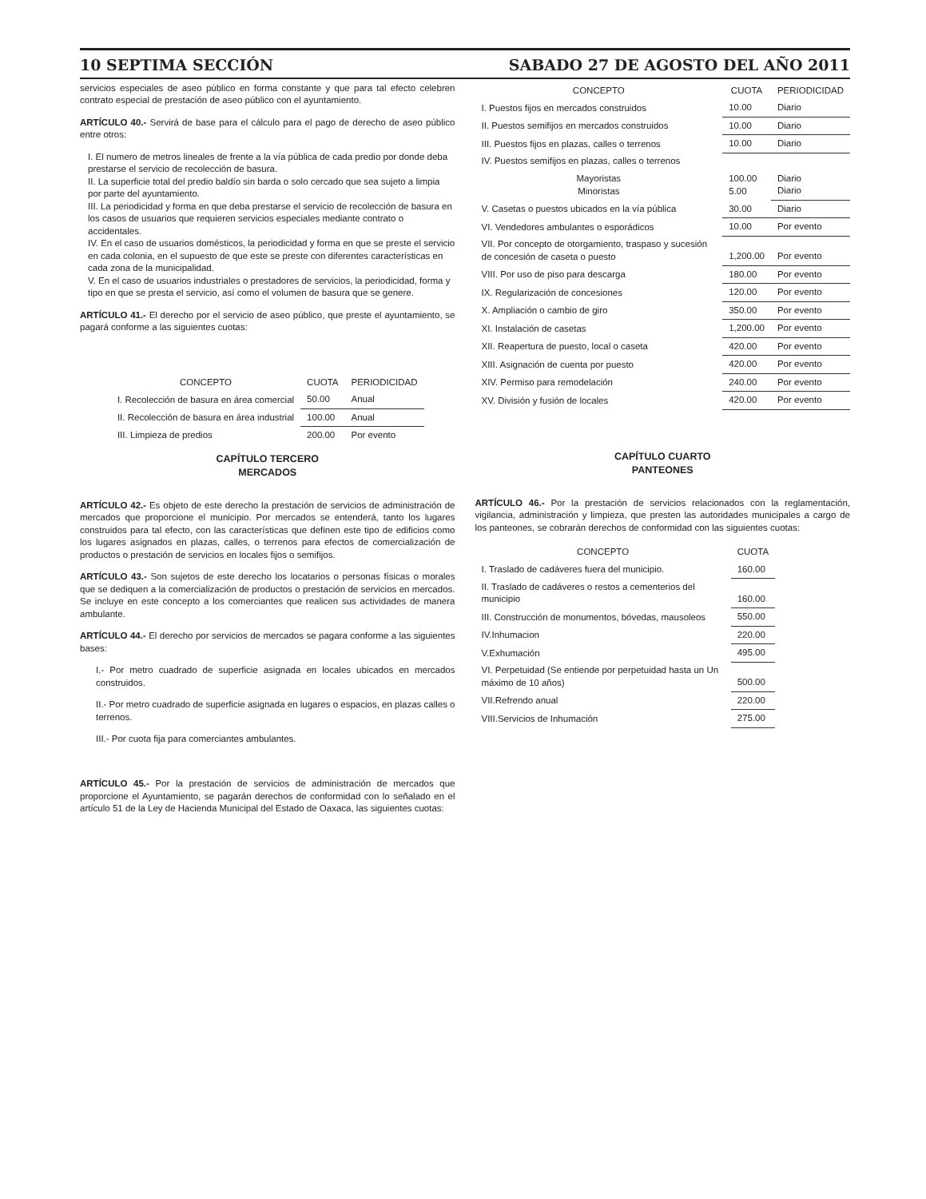10 SEPTIMA SECCIÓN SABADO 27 DE AGOSTO DEL AÑO 2011
servicios especiales de aseo público en forma constante y que para tal efecto celebren contrato especial de prestación de aseo público con el ayuntamiento.
ARTÍCULO 40.- Servirá de base para el cálculo para el pago de derecho de aseo público entre otros:
I. El numero de metros lineales de frente a la vía pública de cada predio por donde deba prestarse el servicio de recolección de basura.
II. La superficie total del predio baldío sin barda o solo cercado que sea sujeto a limpia por parte del ayuntamiento.
III. La periodicidad y forma en que deba prestarse el servicio de recolección de basura en los casos de usuarios que requieren servicios especiales mediante contrato o accidentales.
IV. En el caso de usuarios domésticos, la periodicidad y forma en que se preste el servicio en cada colonia, en el supuesto de que este se preste con diferentes características en cada zona de la municipalidad.
V. En el caso de usuarios industriales o prestadores de servicios, la periodicidad, forma y tipo en que se presta el servicio, así como el volumen de basura que se genere.
ARTÍCULO 41.- El derecho por el servicio de aseo público, que preste el ayuntamiento, se pagará conforme a las siguientes cuotas:
| CONCEPTO | CUOTA | PERIODICIDAD |
| --- | --- | --- |
| I. Recolección de basura en área comercial | 50.00 | Anual |
| II. Recolección de basura en área industrial | 100.00 | Anual |
| III. Limpieza de predios | 200.00 | Por evento |
CAPÍTULO TERCERO
MERCADOS
ARTÍCULO 42.- Es objeto de este derecho la prestación de servicios de administración de mercados que proporcione el municipio. Por mercados se entenderá, tanto los lugares construidos para tal efecto, con las características que definen este tipo de edificios como los lugares asignados en plazas, calles, o terrenos para efectos de comercialización de productos o prestación de servicios en locales fijos o semifijos.
ARTÍCULO 43.- Son sujetos de este derecho los locatarios o personas físicas o morales que se dediquen a la comercialización de productos o prestación de servicios en mercados. Se incluye en este concepto a los comerciantes que realicen sus actividades de manera ambulante.
ARTÍCULO 44.- El derecho por servicios de mercados se pagara conforme a las siguientes bases:
I.- Por metro cuadrado de superficie asignada en locales ubicados en mercados construidos.
II.- Por metro cuadrado de superficie asignada en lugares o espacios, en plazas calles o terrenos.
III.- Por cuota fija para comerciantes ambulantes.
ARTÍCULO 45.- Por la prestación de servicios de administración de mercados que proporcione el Ayuntamiento, se pagarán derechos de conformidad con lo señalado en el artículo 51 de la Ley de Hacienda Municipal del Estado de Oaxaca, las siguientes cuotas:
| CONCEPTO | CUOTA | PERIODICIDAD |
| --- | --- | --- |
| I. Puestos fijos en mercados construidos | 10.00 | Diario |
| II. Puestos semifijos en mercados construidos | 10.00 | Diario |
| III. Puestos fijos en plazas, calles o terrenos | 10.00 | Diario |
| IV. Puestos semifijos en plazas, calles o terrenos | | |
| Mayoristas Minoristas | 100.00 5.00 | Diario Diario |
| V. Casetas o puestos ubicados en la vía pública | 30.00 | Diario |
| VI. Vendedores ambulantes o esporádicos | 10.00 | Por evento |
| VII. Por concepto de otorgamiento, traspaso y sucesión de concesión de caseta o puesto | 1,200.00 | Por evento |
| VIII. Por uso de piso para descarga | 180.00 | Por evento |
| IX. Regularización de concesiones | 120.00 | Por evento |
| X. Ampliación o cambio de giro | 350.00 | Por evento |
| XI. Instalación de casetas | 1,200.00 | Por evento |
| XII. Reapertura de puesto, local o caseta | 420.00 | Por evento |
| XIII. Asignación de cuenta por puesto | 420.00 | Por evento |
| XIV. Permiso para remodelación | 240.00 | Por evento |
| XV. División y fusión de locales | 420.00 | Por evento |
CAPÍTULO CUARTO
PANTEONES
ARTÍCULO 46.- Por la prestación de servicios relacionados con la reglamentación, vigilancia, administración y limpieza, que presten las autoridades municipales a cargo de los panteones, se cobrarán derechos de conformidad con las siguientes cuotas:
| CONCEPTO | CUOTA |
| --- | --- |
| I. Traslado de cadáveres fuera del municipio. | 160.00 |
| II. Traslado de cadáveres o restos a cementerios del municipio | 160.00 |
| III. Construcción de monumentos, bóvedas, mausoleos | 550.00 |
| IV.Inhumacion | 220.00 |
| V.Exhumación | 495.00 |
| VI. Perpetuidad (Se entiende por perpetuidad hasta un Un máximo de 10 años) | 500.00 |
| VII.Refrendo anual | 220.00 |
| VIII.Servicios de Inhumación | 275.00 |